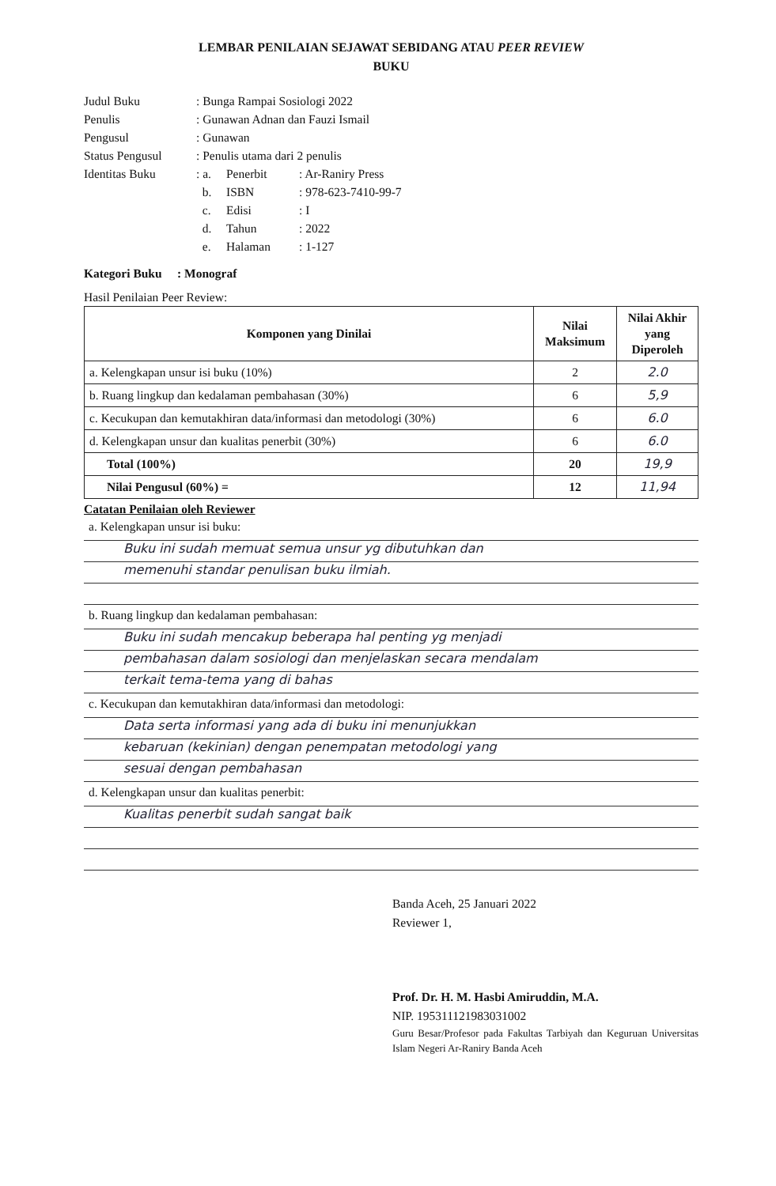LEMBAR PENILAIAN SEJAWAT SEBIDANG ATAU PEER REVIEW
BUKU
| Judul Buku | : Bunga Rampai Sosiologi 2022 | | |
| Penulis | : Gunawan Adnan dan Fauzi Ismail | | |
| Pengusul | : Gunawan | | |
| Status Pengusul | : Penulis utama dari 2 penulis | | |
| Identitas Buku | : a. | Penerbit | : Ar-Raniry Press |
| | b. | ISBN | : 978-623-7410-99-7 |
| | c. | Edisi | : I |
| | d. | Tahun | : 2022 |
| | e. | Halaman | : 1-127 |
Kategori Buku : Monograf
Hasil Penilaian Peer Review:
| Komponen yang Dinilai | Nilai Maksimum | Nilai Akhir yang Diperoleh |
| --- | --- | --- |
| a. Kelengkapan unsur isi buku (10%) | 2 | 2.0 |
| b. Ruang lingkup dan kedalaman pembahasan (30%) | 6 | 5,9 |
| c. Kecukupan dan kemutakhiran data/informasi dan metodologi (30%) | 6 | 6.0 |
| d. Kelengkapan unsur dan kualitas penerbit (30%) | 6 | 6.0 |
| Total (100%) | 20 | 19,9 |
| Nilai Pengusul (60%) = | 12 | 11,94 |
Catatan Penilaian oleh Reviewer
a. Kelengkapan unsur isi buku:
Buku ini sudah memuat semua unsur yg dibutuhkan dan
memenuhi standar penulisan buku ilmiah.
b. Ruang lingkup dan kedalaman pembahasan:
Buku ini sudah mencakup beberapa hal penting yg menjadi
pembahasan dalam sosiologi dan menjelaskan secara mendalam
terkait tema-tema yang di bahas
c. Kecukupan dan kemutakhiran data/informasi dan metodologi:
Data serta informasi yang ada di buku ini menunjukkan
kebaruan (kekinian) dengan penempatan metodologi yang
sesuai dengan pembahasan
d. Kelengkapan unsur dan kualitas penerbit:
Kualitas penerbit sudah sangat baik
Banda Aceh, 25 Januari 2022
Reviewer 1,
Prof. Dr. H. M. Hasbi Amiruddin, M.A.
NIP. 195311121983031002
Guru Besar/Profesor pada Fakultas Tarbiyah dan Keguruan Universitas Islam Negeri Ar-Raniry Banda Aceh